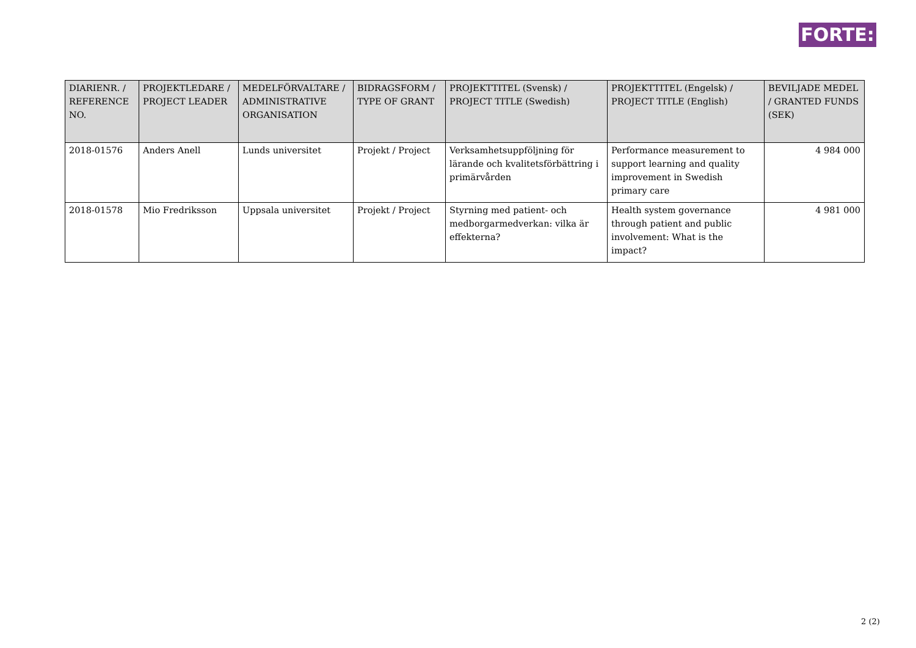FORTE:
| DIARIENR. / REFERENCE NO. | PROJEKTLEDARE / PROJECT LEADER | MEDELFÖRVALTARE / ADMINISTRATIVE ORGANISATION | BIDRAGSFORM / TYPE OF GRANT | PROJEKTTITEL (Svensk) / PROJECT TITLE (Swedish) | PROJEKTTITEL (Engelsk) / PROJECT TITLE (English) | BEVILJADE MEDEL / GRANTED FUNDS (SEK) |
| --- | --- | --- | --- | --- | --- | --- |
| 2018-01576 | Anders Anell | Lunds universitet | Projekt / Project | Verksamhetsuppföljning för lärande och kvalitetsförbättring i primärvården | Performance measurement to support learning and quality improvement in Swedish primary care | 4 984 000 |
| 2018-01578 | Mio Fredriksson | Uppsala universitet | Projekt / Project | Styrning med patient- och medborgarmedverkan: vilka är effekterna? | Health system governance through patient and public involvement: What is the impact? | 4 981 000 |
2 (2)